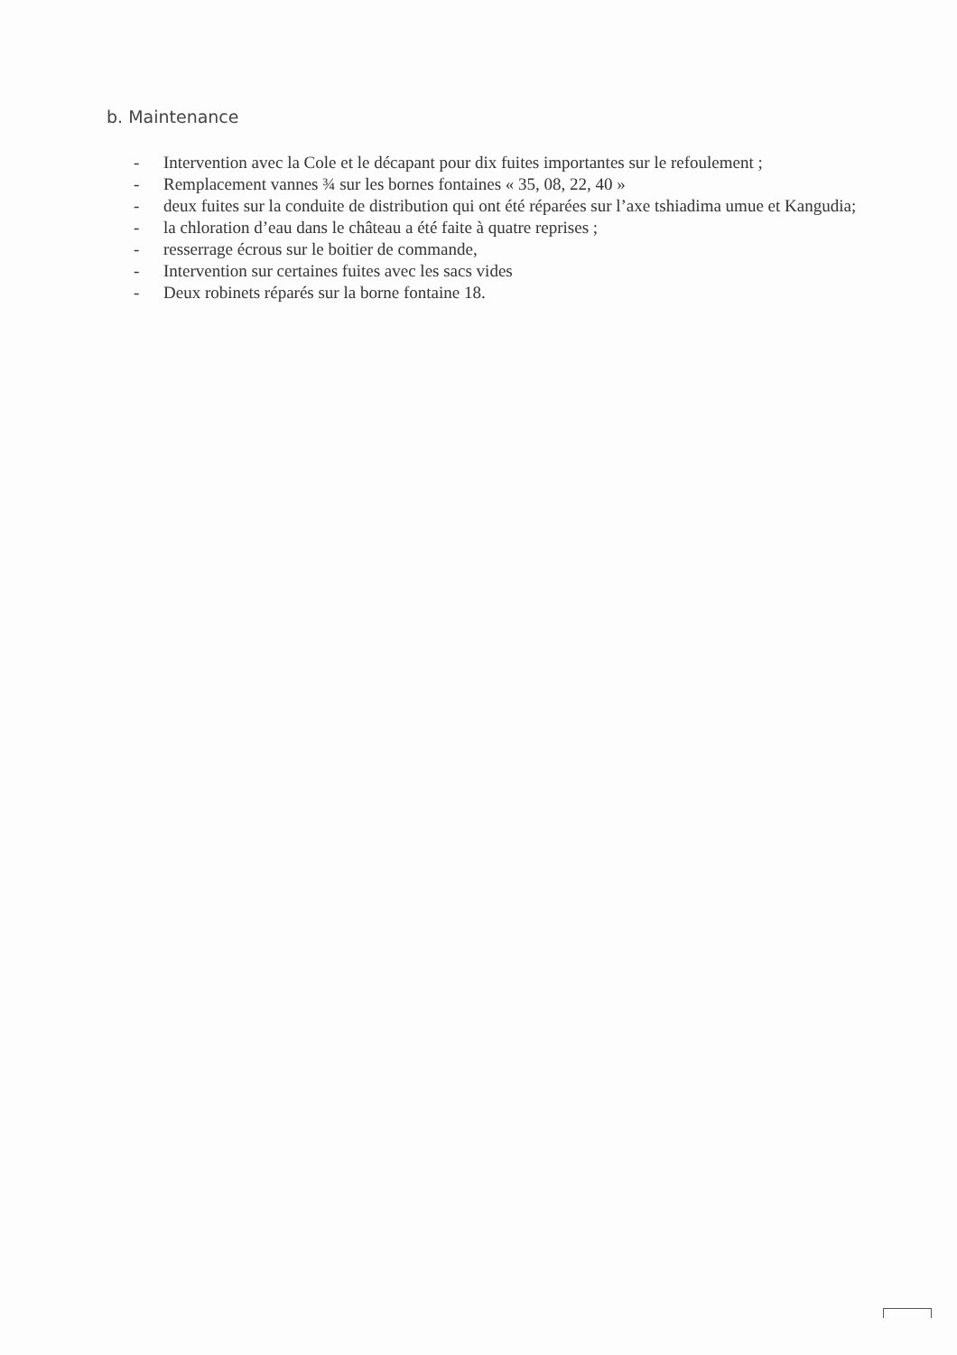b. Maintenance
- Intervention avec la Cole et le décapant pour dix fuites importantes sur le refoulement ;
- Remplacement vannes ¾ sur les bornes fontaines « 35, 08, 22, 40 »
- deux fuites sur la conduite de distribution qui ont été réparées sur l’axe tshiadima umue et Kangudia;
- la chloration d’eau dans le château a été faite à quatre reprises ;
- resserrage écrous sur le boitier de commande,
- Intervention sur certaines fuites avec les sacs vides
- Deux robinets réparés sur la borne fontaine 18.